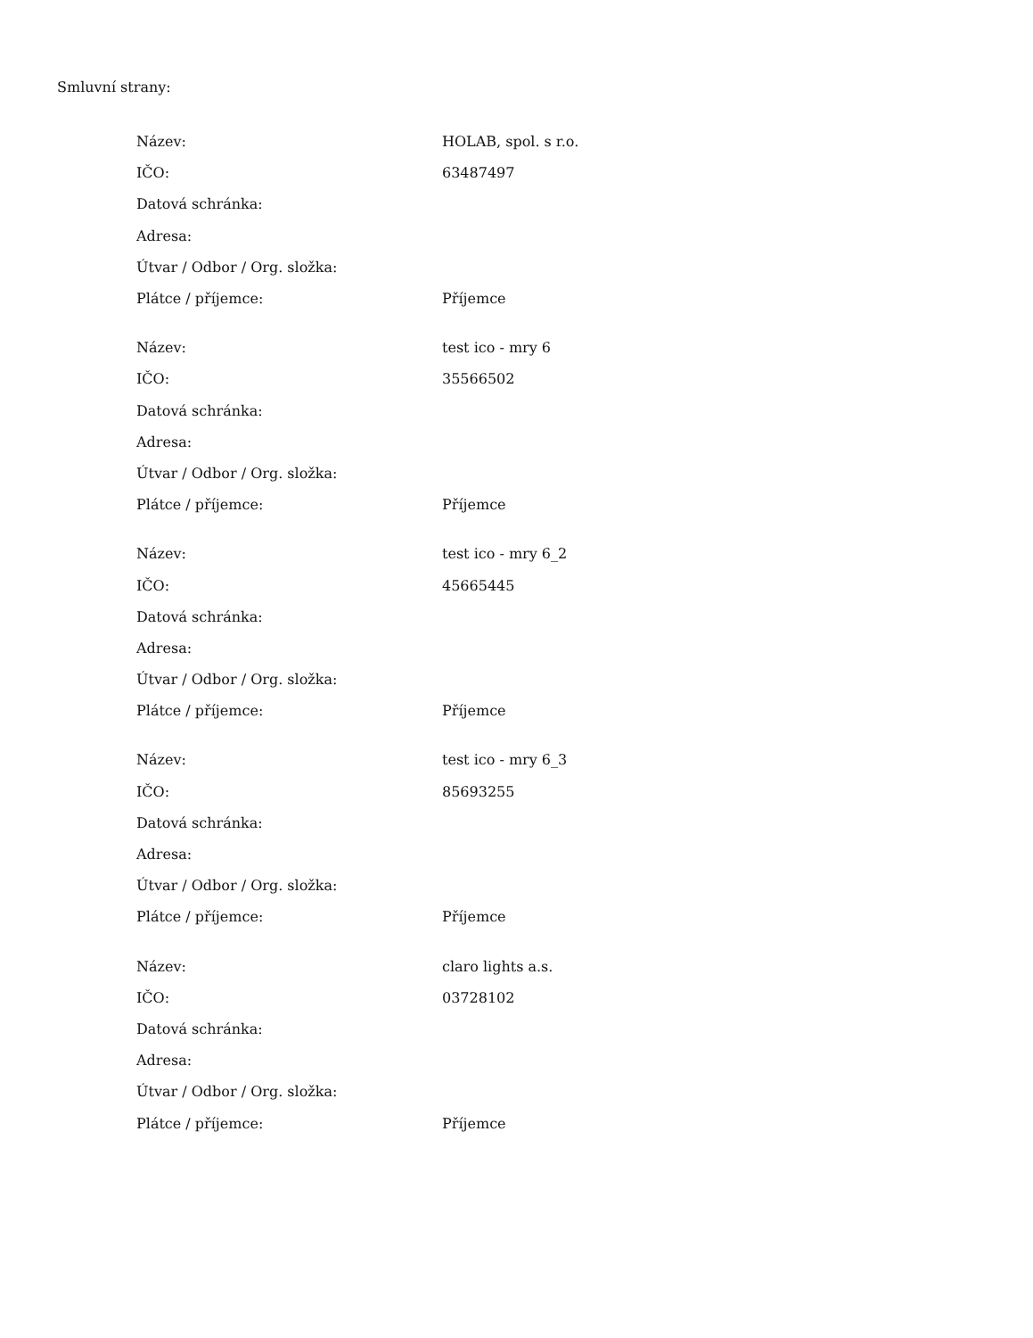Smluvní strany:
| Název: | HOLAB, spol. s r.o. |
| IČO: | 63487497 |
| Datová schránka: | |
| Adresa: | |
| Útvar / Odbor / Org. složka: | |
| Plátce / příjemce: | Příjemce |
| Název: | test ico - mry 6 |
| IČO: | 35566502 |
| Datová schránka: | |
| Adresa: | |
| Útvar / Odbor / Org. složka: | |
| Plátce / příjemce: | Příjemce |
| Název: | test ico - mry 6_2 |
| IČO: | 45665445 |
| Datová schránka: | |
| Adresa: | |
| Útvar / Odbor / Org. složka: | |
| Plátce / příjemce: | Příjemce |
| Název: | test ico - mry 6_3 |
| IČO: | 85693255 |
| Datová schránka: | |
| Adresa: | |
| Útvar / Odbor / Org. složka: | |
| Plátce / příjemce: | Příjemce |
| Název: | claro lights a.s. |
| IČO: | 03728102 |
| Datová schránka: | |
| Adresa: | |
| Útvar / Odbor / Org. složka: | |
| Plátce / příjemce: | Příjemce |